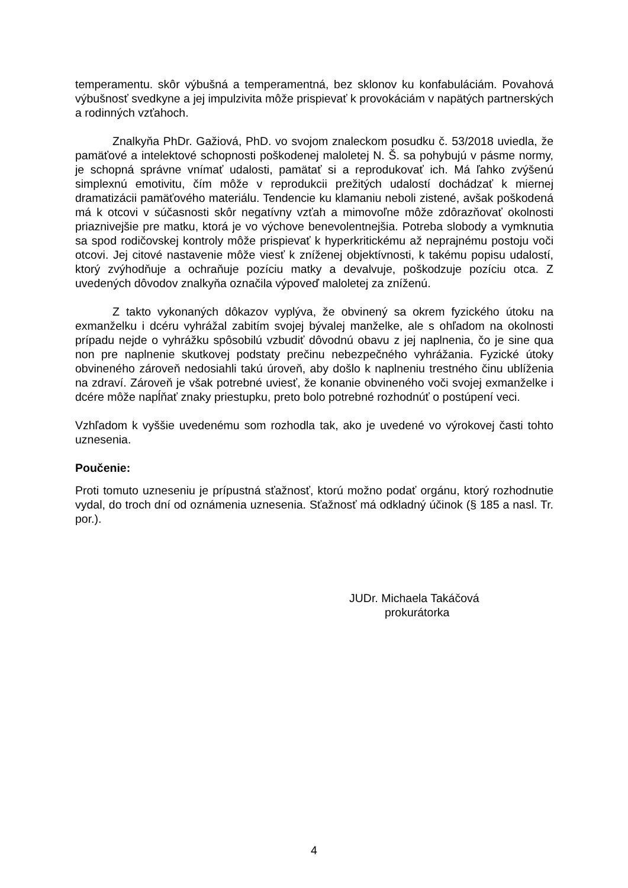temperamentu. skôr výbušná a temperamentná, bez sklonov ku konfabuláciám. Povahová výbušnosť svedkyne a jej impulzivita môže prispievať k provokáciám v napätých partnerských a rodinných vzťahoch.
Znalkyňa PhDr. Gažiová, PhD. vo svojom znaleckom posudku č. 53/2018 uviedla, že pamäťové a intelektové schopnosti poškodenej maloletej N. Š. sa pohybujú v pásme normy, je schopná správne vnímať udalosti, pamätať si a reprodukovať ich. Má ľahko zvýšenú simplexnú emotivitu, čím môže v reprodukcii prežitých udalostí dochádzať k miernej dramatizácii pamäťového materiálu. Tendencie ku klamaniu neboli zistené, avšak poškodená má k otcovi v súčasnosti skôr negatívny vzťah a mimovoľne môže zdôrazňovať okolnosti priaznivejšie pre matku, ktorá je vo výchove benevolentnejšia. Potreba slobody a vymknutia sa spod rodičovskej kontroly môže prispievať k hyperkritickému až neprajnému postoju voči otcovi. Jej citové nastavenie môže viesť k zníženej objektívnosti, k takému popisu udalostí, ktorý zvýhodňuje a ochraňuje pozíciu matky a devalvuje, poškodzuje pozíciu otca. Z uvedených dôvodov znalkyňa označila výpoveď maloletej za zníženú.
Z takto vykonaných dôkazov vyplýva, že obvinený sa okrem fyzického útoku na exmanželku i dcéru vyhrážal zabitím svojej bývalej manželke, ale s ohľadom na okolnosti prípadu nejde o vyhrážku spôsobilú vzbudiť dôvodnú obavu z jej naplnenia, čo je sine qua non pre naplnenie skutkovej podstaty prečinu nebezpečného vyhrážania. Fyzické útoky obvineného zároveň nedosiahli takú úroveň, aby došlo k naplneniu trestného činu ublíženia na zdraví. Zároveň je však potrebné uviesť, že konanie obvineného voči svojej exmanželke i dcére môže napĺňať znaky priestupku, preto bolo potrebné rozhodnúť o postúpení veci.
Vzhľadom k vyššie uvedenému som rozhodla tak, ako je uvedené vo výrokovej časti tohto uznesenia.
Poučenie:
Proti tomuto uzneseniu je prípustná sťažnosť, ktorú možno podať orgánu, ktorý rozhodnutie vydal, do troch dní od oznámenia uznesenia. Sťažnosť má odkladný účinok (§ 185 a nasl. Tr. por.).
JUDr. Michaela Takáčová
prokurátorka
4